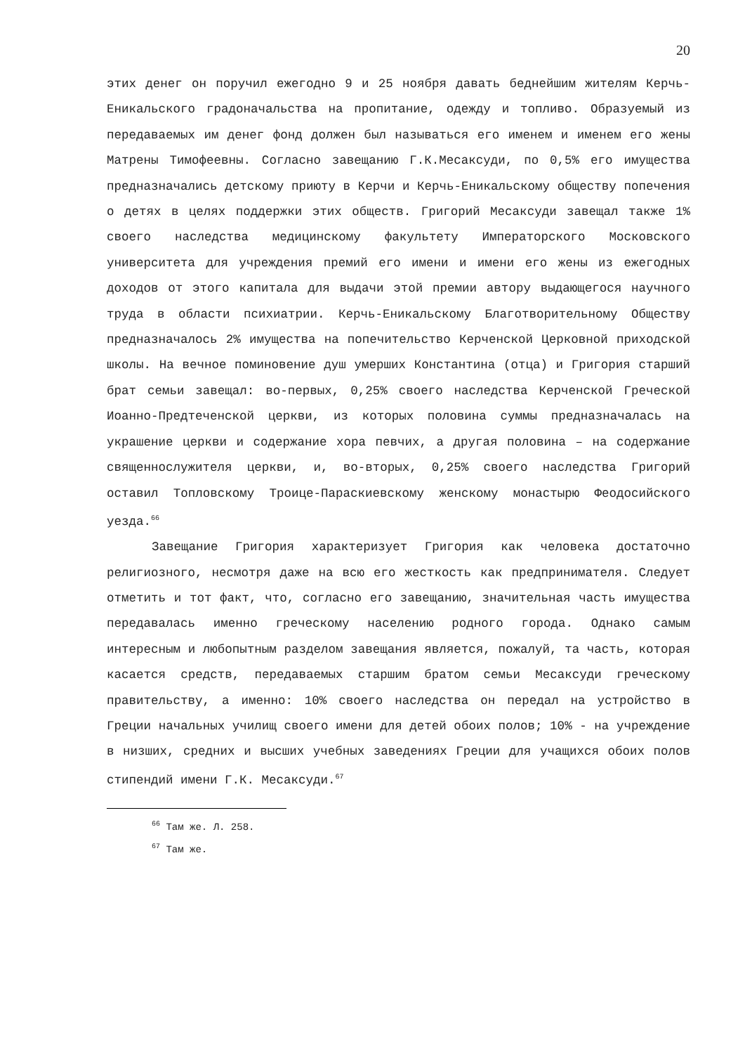20
этих денег он поручил ежегодно 9 и 25 ноября давать беднейшим жителям Керчь-Еникальского градоначальства на пропитание, одежду и топливо. Образуемый из передаваемых им денег фонд должен был называться его именем и именем его жены Матрены Тимофеевны. Согласно завещанию Г.К.Месаксуди, по 0,5% его имущества предназначались детскому приюту в Керчи и Керчь-Еникальскому обществу попечения о детях в целях поддержки этих обществ. Григорий Месаксуди завещал также 1% своего наследства медицинскому факультету Императорского Московского университета для учреждения премий его имени и имени его жены из ежегодных доходов от этого капитала для выдачи этой премии автору выдающегося научного труда в области психиатрии. Керчь-Еникальскому Благотворительному Обществу предназначалось 2% имущества на попечительство Керченской Церковной приходской школы. На вечное поминовение душ умерших Константина (отца) и Григория старший брат семьи завещал: во-первых, 0,25% своего наследства Керченской Греческой Иоанно-Предтеченской церкви, из которых половина суммы предназначалась на украшение церкви и содержание хора певчих, а другая половина – на содержание священнослужителя церкви, и, во-вторых, 0,25% своего наследства Григорий оставил Топловскому Троице-Параскиевскому женскому монастырю Феодосийского уезда.<sup>66</sup>
Завещание Григория характеризует Григория как человека достаточно религиозного, несмотря даже на всю его жесткость как предпринимателя. Следует отметить и тот факт, что, согласно его завещанию, значительная часть имущества передавалась именно греческому населению родного города. Однако самым интересным и любопытным разделом завещания является, пожалуй, та часть, которая касается средств, передаваемых старшим братом семьи Месаксуди греческому правительству, а именно: 10% своего наследства он передал на устройство в Греции начальных училищ своего имени для детей обоих полов; 10% - на учреждение в низших, средних и высших учебных заведениях Греции для учащихся обоих полов стипендий имени Г.К. Месаксуди.<sup>67</sup>
<sup>66</sup> Там же. Л. 258.
<sup>67</sup> Там же.